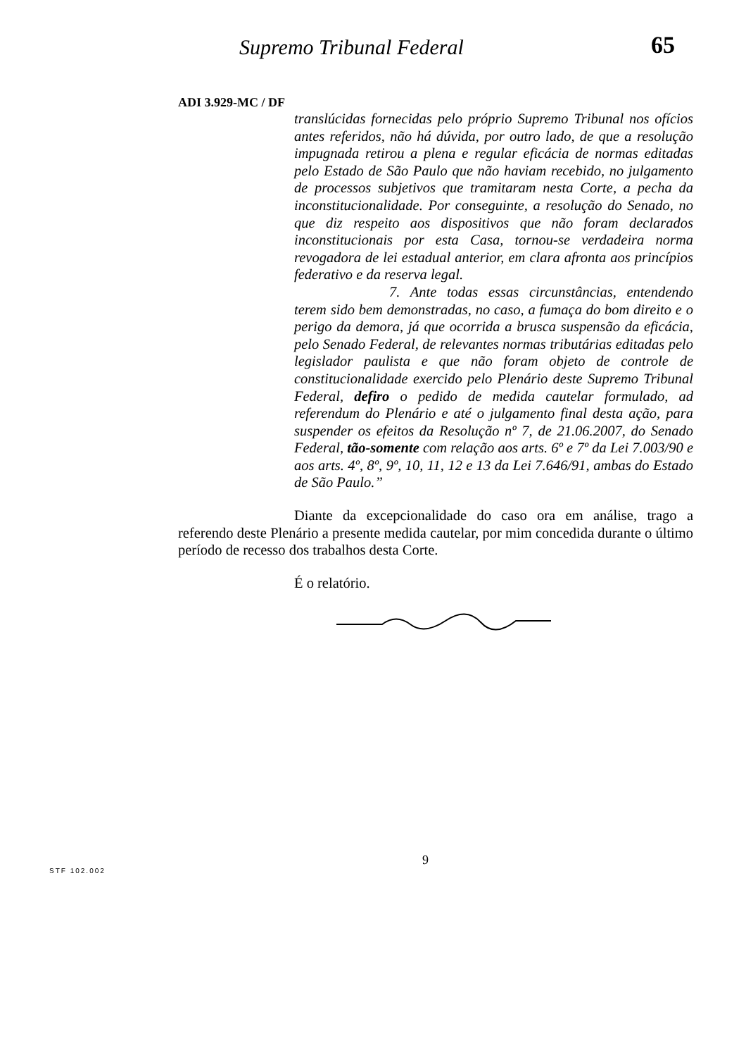Supremo Tribunal Federal 65
ADI 3.929-MC / DF
translúcidas fornecidas pelo próprio Supremo Tribunal nos ofícios antes referidos, não há dúvida, por outro lado, de que a resolução impugnada retirou a plena e regular eficácia de normas editadas pelo Estado de São Paulo que não haviam recebido, no julgamento de processos subjetivos que tramitaram nesta Corte, a pecha da inconstitucionalidade. Por conseguinte, a resolução do Senado, no que diz respeito aos dispositivos que não foram declarados inconstitucionais por esta Casa, tornou-se verdadeira norma revogadora de lei estadual anterior, em clara afronta aos princípios federativo e da reserva legal.
7. Ante todas essas circunstâncias, entendendo terem sido bem demonstradas, no caso, a fumaça do bom direito e o perigo da demora, já que ocorrida a brusca suspensão da eficácia, pelo Senado Federal, de relevantes normas tributárias editadas pelo legislador paulista e que não foram objeto de controle de constitucionalidade exercido pelo Plenário deste Supremo Tribunal Federal, defiro o pedido de medida cautelar formulado, ad referendum do Plenário e até o julgamento final desta ação, para suspender os efeitos da Resolução nº 7, de 21.06.2007, do Senado Federal, tão-somente com relação aos arts. 6º e 7º da Lei 7.003/90 e aos arts. 4º, 8º, 9º, 10, 11, 12 e 13 da Lei 7.646/91, ambas do Estado de São Paulo.”
Diante da excepcionalidade do caso ora em análise, trago a referendo deste Plenário a presente medida cautelar, por mim concedida durante o último período de recesso dos trabalhos desta Corte.
É o relatório.
9
STF 102.002